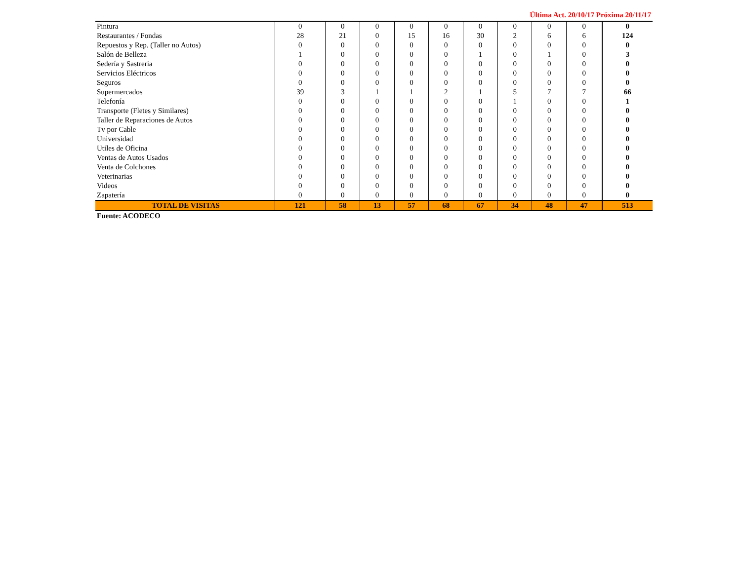Última Act. 20/10/17 Próxima 20/11/17
| Pintura | 0 | 0 | 0 | 0 | 0 | 0 | 0 | 0 | 0 | 0 |
| Restaurantes / Fondas | 28 | 21 | 0 | 15 | 16 | 30 | 2 | 6 | 6 | 124 |
| Repuestos y Rep. (Taller no Autos) | 0 | 0 | 0 | 0 | 0 | 0 | 0 | 0 | 0 | 0 |
| Salón de Belleza | 1 | 0 | 0 | 0 | 0 | 1 | 0 | 1 | 0 | 3 |
| Sedería y Sastreria | 0 | 0 | 0 | 0 | 0 | 0 | 0 | 0 | 0 | 0 |
| Servicios Eléctricos | 0 | 0 | 0 | 0 | 0 | 0 | 0 | 0 | 0 | 0 |
| Seguros | 0 | 0 | 0 | 0 | 0 | 0 | 0 | 0 | 0 | 0 |
| Supermercados | 39 | 3 | 1 | 1 | 2 | 1 | 5 | 7 | 7 | 66 |
| Telefonía | 0 | 0 | 0 | 0 | 0 | 0 | 1 | 0 | 0 | 1 |
| Transporte (Fletes y Similares) | 0 | 0 | 0 | 0 | 0 | 0 | 0 | 0 | 0 | 0 |
| Taller de Reparaciones de Autos | 0 | 0 | 0 | 0 | 0 | 0 | 0 | 0 | 0 | 0 |
| Tv por Cable | 0 | 0 | 0 | 0 | 0 | 0 | 0 | 0 | 0 | 0 |
| Universidad | 0 | 0 | 0 | 0 | 0 | 0 | 0 | 0 | 0 | 0 |
| Utiles de Oficina | 0 | 0 | 0 | 0 | 0 | 0 | 0 | 0 | 0 | 0 |
| Ventas de Autos Usados | 0 | 0 | 0 | 0 | 0 | 0 | 0 | 0 | 0 | 0 |
| Venta de Colchones | 0 | 0 | 0 | 0 | 0 | 0 | 0 | 0 | 0 | 0 |
| Veterinarias | 0 | 0 | 0 | 0 | 0 | 0 | 0 | 0 | 0 | 0 |
| Videos | 0 | 0 | 0 | 0 | 0 | 0 | 0 | 0 | 0 | 0 |
| Zapatería | 0 | 0 | 0 | 0 | 0 | 0 | 0 | 0 | 0 | 0 |
| TOTAL DE VISITAS | 121 | 58 | 13 | 57 | 68 | 67 | 34 | 48 | 47 | 513 |
Fuente: ACODECO